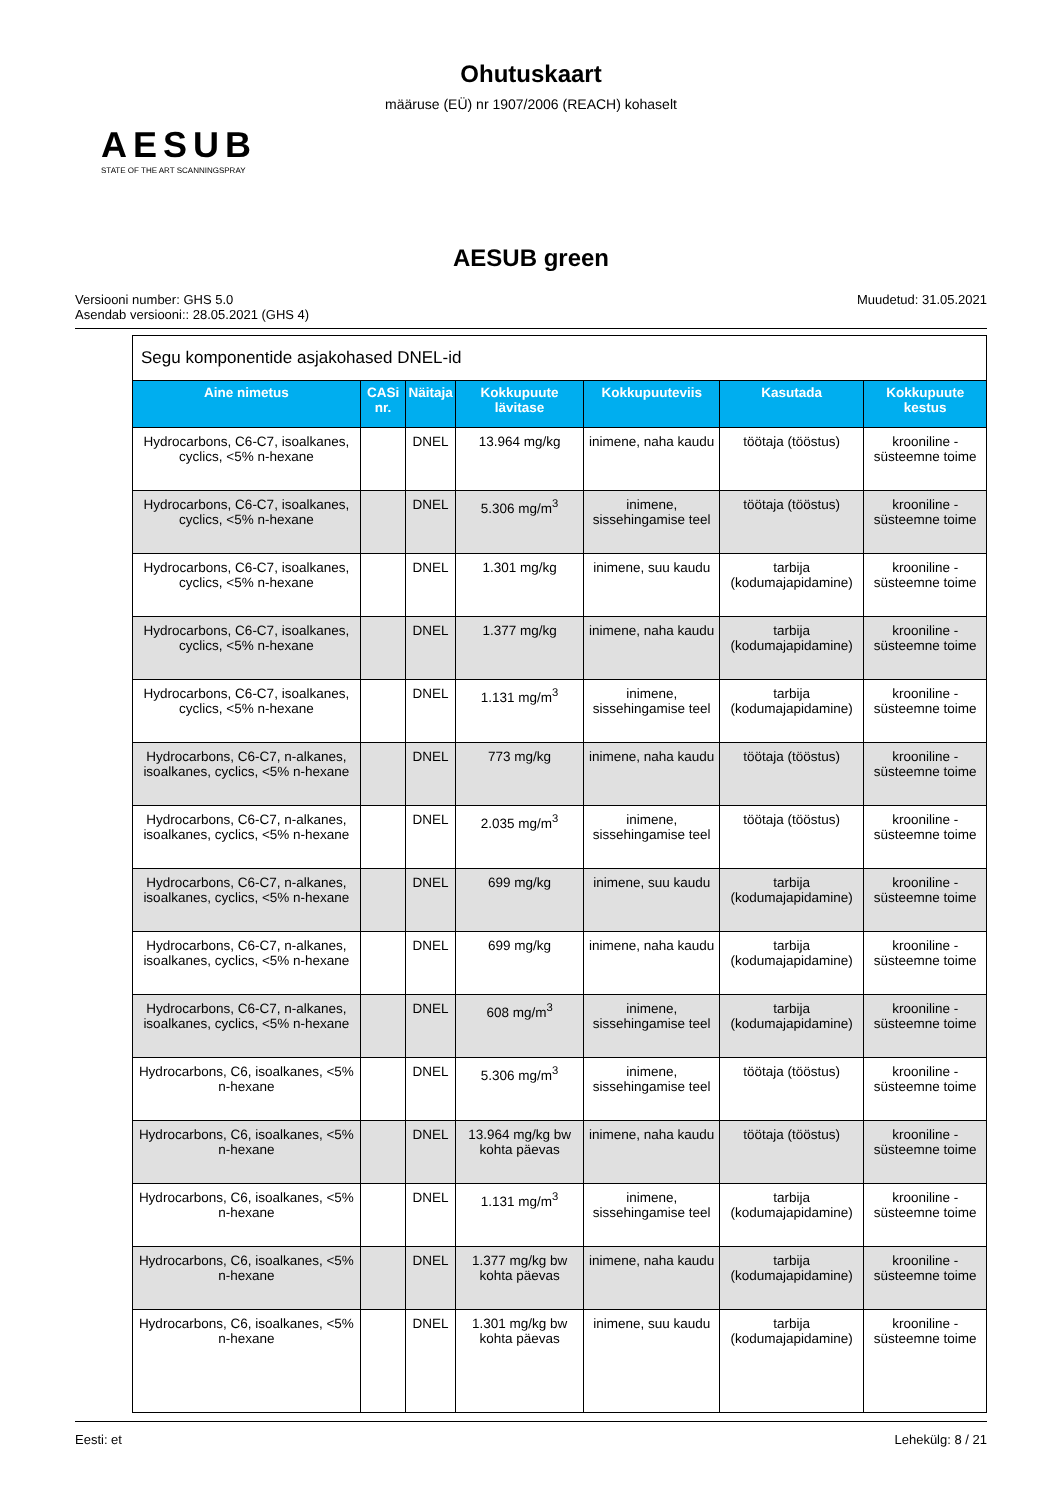Ohutuskaart
määruse (EÜ) nr 1907/2006 (REACH) kohaselt
AESUB
STATE OF THE ART SCANNINGSPRAY
AESUB green
Versiooni number: GHS 5.0
Asendab versiooni:: 28.05.2021 (GHS 4)
Muudetud: 31.05.2021
| Segu komponentide asjakohased DNEL-id | | | | | | |
| Aine nimetus | CASi nr. | Näitaja | Kokkupuute lävitase | Kokkupuuteviis | Kasutada | Kokkupuute kestus |
| Hydrocarbons, C6-C7, isoalkanes, cyclics, <5% n-hexane | | DNEL | 13.964 mg/kg | inimene, naha kaudu | töötaja (tööstus) | krooniline - süsteemne toime |
| Hydrocarbons, C6-C7, isoalkanes, cyclics, <5% n-hexane | | DNEL | 5.306 mg/m<sup>3</sup> | inimene, sissehingamise teel | töötaja (tööstus) | krooniline - süsteemne toime |
| Hydrocarbons, C6-C7, isoalkanes, cyclics, <5% n-hexane | | DNEL | 1.301 mg/kg | inimene, suu kaudu | tarbija (kodumajapidamine) | krooniline - süsteemne toime |
| Hydrocarbons, C6-C7, isoalkanes, cyclics, <5% n-hexane | | DNEL | 1.377 mg/kg | inimene, naha kaudu | tarbija (kodumajapidamine) | krooniline - süsteemne toime |
| Hydrocarbons, C6-C7, isoalkanes, cyclics, <5% n-hexane | | DNEL | 1.131 mg/m<sup>3</sup> | inimene, sissehingamise teel | tarbija (kodumajapidamine) | krooniline - süsteemne toime |
| Hydrocarbons, C6-C7, n-alkanes, isoalkanes, cyclics, <5% n-hexane | | DNEL | 773 mg/kg | inimene, naha kaudu | töötaja (tööstus) | krooniline - süsteemne toime |
| Hydrocarbons, C6-C7, n-alkanes, isoalkanes, cyclics, <5% n-hexane | | DNEL | 2.035 mg/m<sup>3</sup> | inimene, sissehingamise teel | töötaja (tööstus) | krooniline - süsteemne toime |
| Hydrocarbons, C6-C7, n-alkanes, isoalkanes, cyclics, <5% n-hexane | | DNEL | 699 mg/kg | inimene, suu kaudu | tarbija (kodumajapidamine) | krooniline - süsteemne toime |
| Hydrocarbons, C6-C7, n-alkanes, isoalkanes, cyclics, <5% n-hexane | | DNEL | 699 mg/kg | inimene, naha kaudu | tarbija (kodumajapidamine) | krooniline - süsteemne toime |
| Hydrocarbons, C6-C7, n-alkanes, isoalkanes, cyclics, <5% n-hexane | | DNEL | 608 mg/m<sup>3</sup> | inimene, sissehingamise teel | tarbija (kodumajapidamine) | krooniline - süsteemne toime |
| Hydrocarbons, C6, isoalkanes, <5% n-hexane | | DNEL | 5.306 mg/m<sup>3</sup> | inimene, sissehingamise teel | töötaja (tööstus) | krooniline - süsteemne toime |
| Hydrocarbons, C6, isoalkanes, <5% n-hexane | | DNEL | 13.964 mg/kg bw kohta päevas | inimene, naha kaudu | töötaja (tööstus) | krooniline - süsteemne toime |
| Hydrocarbons, C6, isoalkanes, <5% n-hexane | | DNEL | 1.131 mg/m<sup>3</sup> | inimene, sissehingamise teel | tarbija (kodumajapidamine) | krooniline - süsteemne toime |
| Hydrocarbons, C6, isoalkanes, <5% n-hexane | | DNEL | 1.377 mg/kg bw kohta päevas | inimene, naha kaudu | tarbija (kodumajapidamine) | krooniline - süsteemne toime |
| Hydrocarbons, C6, isoalkanes, <5% n-hexane | | DNEL | 1.301 mg/kg bw kohta päevas | inimene, suu kaudu | tarbija (kodumajapidamine) | krooniline - süsteemne toime |
Eesti: et Lehekülg: 8 / 21